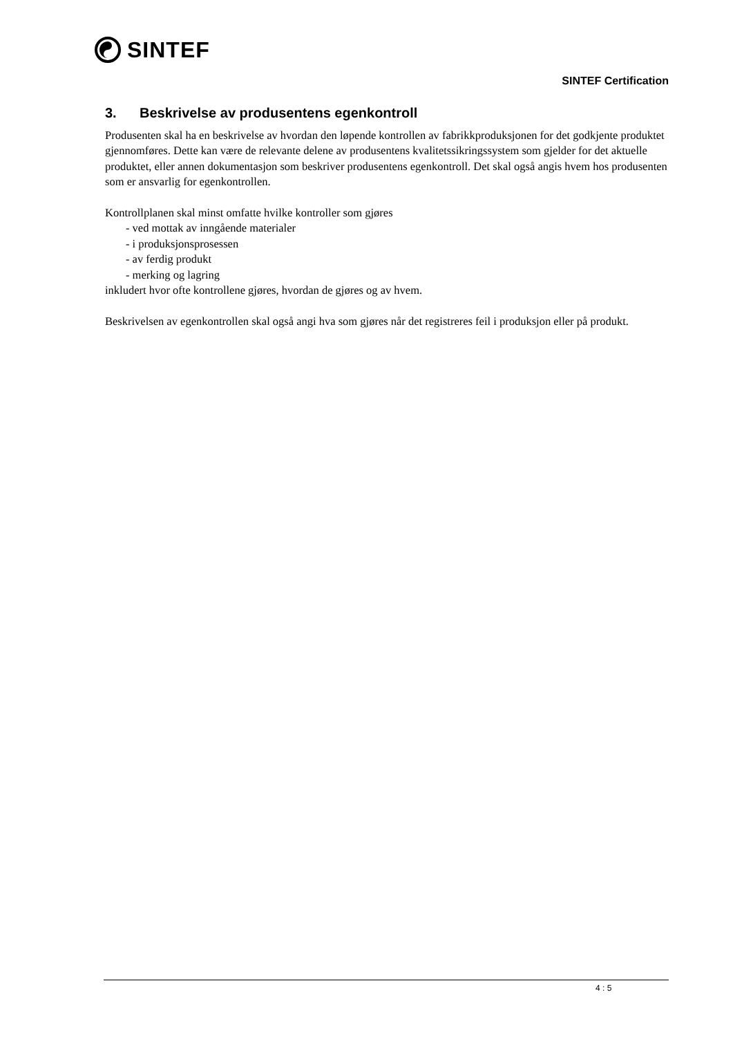SINTEF
SINTEF Certification
3. Beskrivelse av produsentens egenkontroll
Produsenten skal ha en beskrivelse av hvordan den løpende kontrollen av fabrikkproduksjonen for det godkjente produktet gjennomføres. Dette kan være de relevante delene av produsentens kvalitetssikringssystem som gjelder for det aktuelle produktet, eller annen dokumentasjon som beskriver produsentens egenkontroll. Det skal også angis hvem hos produsenten som er ansvarlig for egenkontrollen.
Kontrollplanen skal minst omfatte hvilke kontroller som gjøres
- ved mottak av inngående materialer
- i produksjonsprosessen
- av ferdig produkt
- merking og lagring
inkludert hvor ofte kontrollene gjøres, hvordan de gjøres og av hvem.
Beskrivelsen av egenkontrollen skal også angi hva som gjøres når det registreres feil i produksjon eller på produkt.
4 : 5